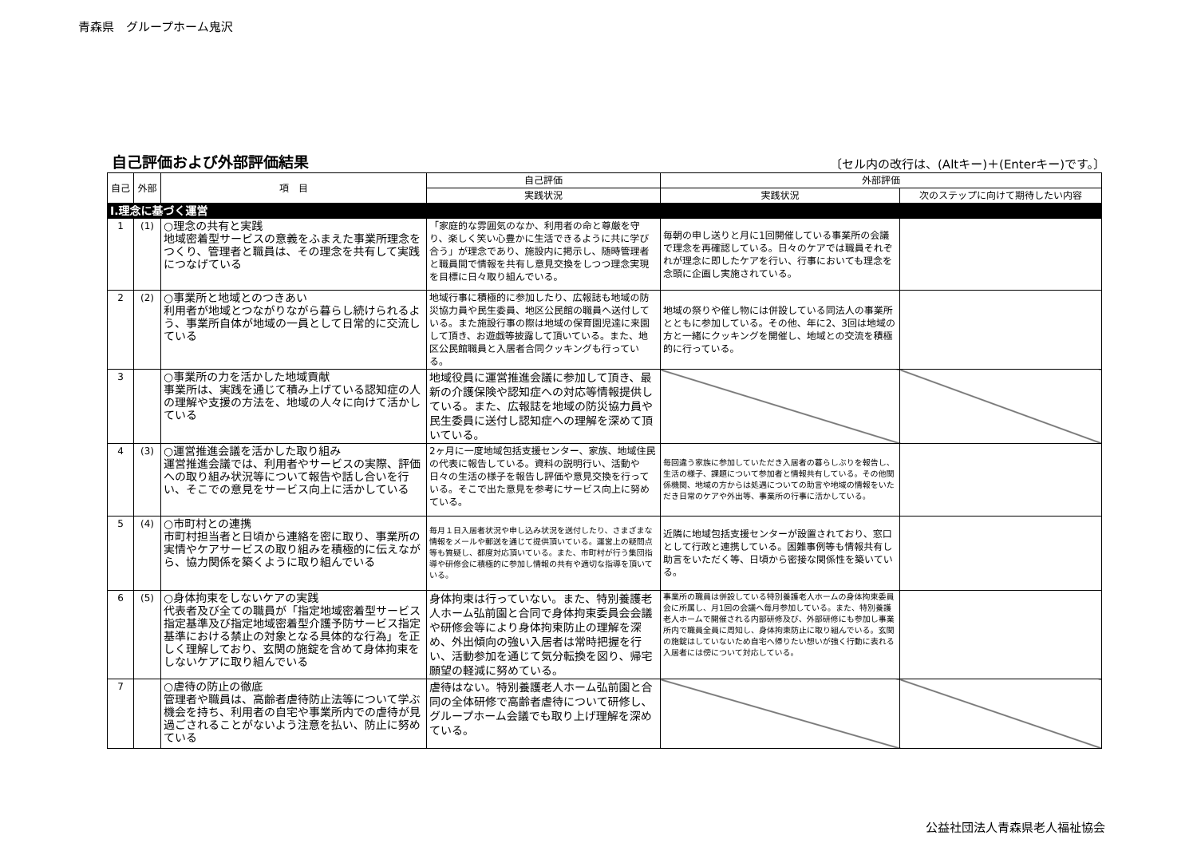青森県　グループホーム鬼沢
自己評価および外部評価結果
〔セル内の改行は、(Altキー)＋(Enterキー)です。〕
| 自己 | 外部 | 項 目 | 自己評価 | 外部評価 | |
| --- | --- | --- | --- | --- | --- |
| | | | 実践状況 | 実践状況 | 次のステップに向けて期待したい内容 |
| Ⅰ.理念に基づく運営 | | | | | |
| 1 | (1) | ○理念の共有と実践 地域密着型サービスの意義をふまえた事業所理念をつくり、管理者と職員は、その理念を共有して実践につなげている | 「家庭的な雰囲気のなか、利用者の命と尊厳を守り、楽しく笑い心豊かに生活できるように共に学び合う」が理念であり、施設内に掲示し、随時管理者と職員間で情報を共有し意見交換をしつつ理念実現を目標に日々取り組んでいる。 | 毎朝の申し送りと月に1回開催している事業所の会議で理念を再確認している。日々のケアでは職員それぞれが理念に即したケアを行い、行事においても理念を念頭に企画し実施されている。 | |
| 2 | (2) | ○事業所と地域とのつきあい 利用者が地域とつながりながら暮らし続けられるよう、事業所自体が地域の一員として日常的に交流している | 地域行事に積極的に参加したり、広報誌も地域の防災協力員や民生委員、地区公民館の職員へ送付している。また施設行事の際は地域の保育園児達に来園して頂き、お遊戯等披露して頂いている。また、地区公民館職員と入居者合同クッキングも行っている。 | 地域の祭りや催し物には併設している同法人の事業所とともに参加している。その他、年に2、3回は地域の方と一緒にクッキングを開催し、地域との交流を積極的に行っている。 | |
| 3 | | ○事業所の力を活かした地域貢献 事業所は、実践を通じて積み上げている認知症の人の理解や支援の方法を、地域の人々に向けて活かしている | 地域役員に運営推進会議に参加して頂き、最新の介護保険や認知症への対応等情報提供している。また、広報誌を地域の防災協力員や民生委員に送付し認知症への理解を深めて頂いている。 | | |
| 4 | (3) | ○運営推進会議を活かした取り組み 運営推進会議では、利用者やサービスの実際、評価への取り組み状況等について報告や話し合いを行い、そこでの意見をサービス向上に活かしている | 2ヶ月に一度地域包括支援センター、家族、地域住民の代表に報告している。資料の説明行い、活動や日々の生活の様子を報告し評価や意見交換を行っている。そこで出た意見を参考にサービス向上に努めている。 | 毎回違う家族に参加していただき入居者の暮らしぶりを報告し、生活の様子、課題について参加者と情報共有している。その他関係機関、地域の方からは処遇についての助言や地域の情報をいただき日常のケアや外出等、事業所の行事に活かしている。 | |
| 5 | (4) | ○市町村との連携 市町村担当者と日頃から連絡を密に取り、事業所の実情やケアサービスの取り組みを積極的に伝えながら、協力関係を築くように取り組んでいる | 毎月１日入居者状況や申し込み状況を送付したり、さまざまな情報をメールや郵送を通じて提供頂いている。運営上の疑問点等も質疑し、都度対応頂いている。また、市町村が行う集団指導や研修会に積極的に参加し情報の共有や適切な指導を頂いている。 | 近隣に地域包括支援センターが設置されており、窓口として行政と連携している。困難事例等も情報共有し助言をいただく等、日頃から密接な関係性を築いている。 | |
| 6 | (5) | ○身体拘束をしないケアの実践 代表者及び全ての職員が「指定地域密着型サービス指定基準及び指定地域密着型介護予防サービス指定基準における禁止の対象となる具体的な行為」を正しく理解しており、玄関の施錠を含めて身体拘束をしないケアに取り組んでいる | 身体拘束は行っていない。また、特別養護老人ホーム弘前園と合同で身体拘束委員会会議や研修会等により身体拘束防止の理解を深め、外出傾向の強い入居者は常時把握を行い、活動参加を通じて気分転換を図り、帰宅願望の軽減に努めている。 | 事業所の職員は併設している特別養護老人ホームの身体拘束委員会に所属し、月1回の会議へ毎月参加している。また、特別養護老人ホームで開催される内部研修及び、外部研修にも参加し事業所内で職員全員に周知し、身体拘束防止に取り組んでいる。玄関の施錠はしていないため自宅へ帰りたい想いが強く行動に表れる入居者には傍について対応している。 | |
| 7 | | ○虐待の防止の徹底 管理者や職員は、高齢者虐待防止法等について学ぶ機会を持ち、利用者の自宅や事業所内での虐待が見過ごされることがないよう注意を払い、防止に努めている | 虐待はない。特別養護老人ホーム弘前園と合同の全体研修で高齢者虐待について研修し、グループホーム会議でも取り上げ理解を深めている。 | | |
公益社団法人青森県老人福祉協会